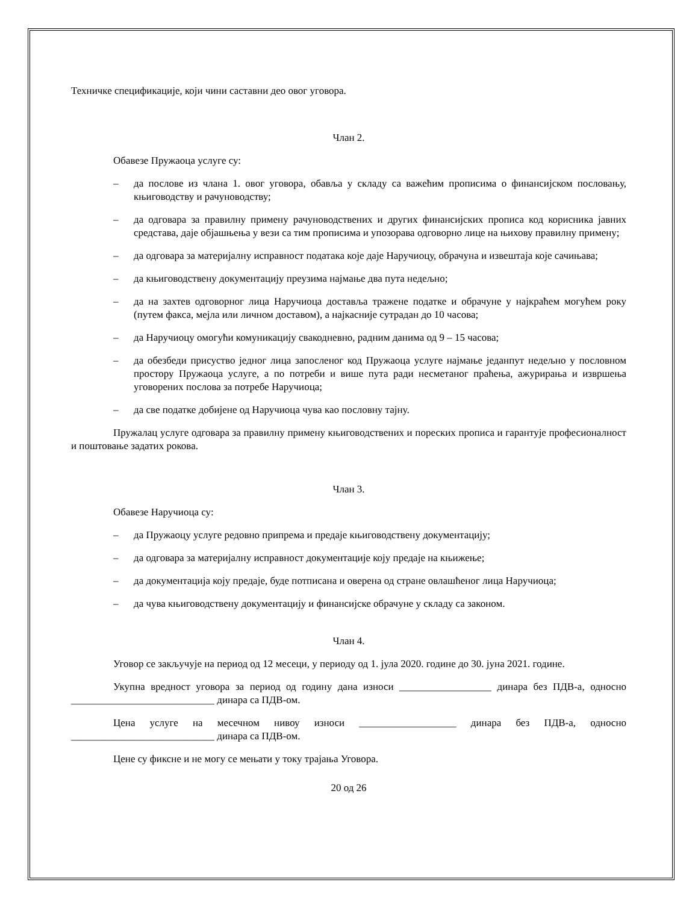Техничке спецификације, који чини саставни део овог уговора.
Члан 2.
Обавезе Пружаоца услуге су:
– да послове из члана 1. овог уговора, обавља у складу са важећим прописима о финансијском пословању, књиговодству и рачуноводству;
– да одговара за правилну примену рачуноводствених и других финансијских прописа код корисника јавних средстава, даје објашњења у вези са тим прописима и упозорава одговорно лице на њихову правилну примену;
– да одговара за материјалну исправност података које даје Наручиоцу, обрачуна и извештаја које сачињава;
– да књиговодствену документацију преузима најмање два пута недељно;
– да на захтев одговорног лица Наручиоца доставља тражене податке и обрачуне у најкраћем могућем року (путем факса, мејла или личном доставом), а најкасније сутрадан до 10 часова;
– да Наручиоцу омогући комуникацију свакодневно, радним данима од 9 – 15 часова;
– да обезбеди присуство једног лица запосленог код Пружаоца услуге најмање једанпут недељно у пословном простору Пружаоца услуге, а по потреби и више пута ради несметаног праћења, ажурирања и извршења уговорених послова за потребе Наручиоца;
– да све податке добијене од Наручиоца чува као пословну тајну.
Пружалац услуге одговара за правилну примену књиговодствених и пореских прописа и гарантује професионалност и поштовање задатих рокова.
Члан 3.
Обавезе Наручиоца су:
– да Пружаоцу услуге редовно припрема и предаје књиговодствену документацију;
– да одговара за материјалну исправност документације коју предаје на књижење;
– да документација коју предаје, буде потписана и оверена од стране овлашћеног лица Наручиоца;
– да чува књиговодствену документацију и финансијске обрачуне у складу са законом.
Члан 4.
Уговор се закључује на период од 12 месеци, у периоду од 1. јула 2020. године до 30. јуна 2021. године.
Укупна вредност уговора за период од годину дана износи __________________ динара без ПДВ-а, односно ____________________________ динара са ПДВ-ом.
Цена услуге на месечном нивоу износи ___________________ динара без ПДВ-а, односно ____________________________ динара са ПДВ-ом.
Цене су фиксне и не могу се мењати у току трајања Уговора.
20 од 26